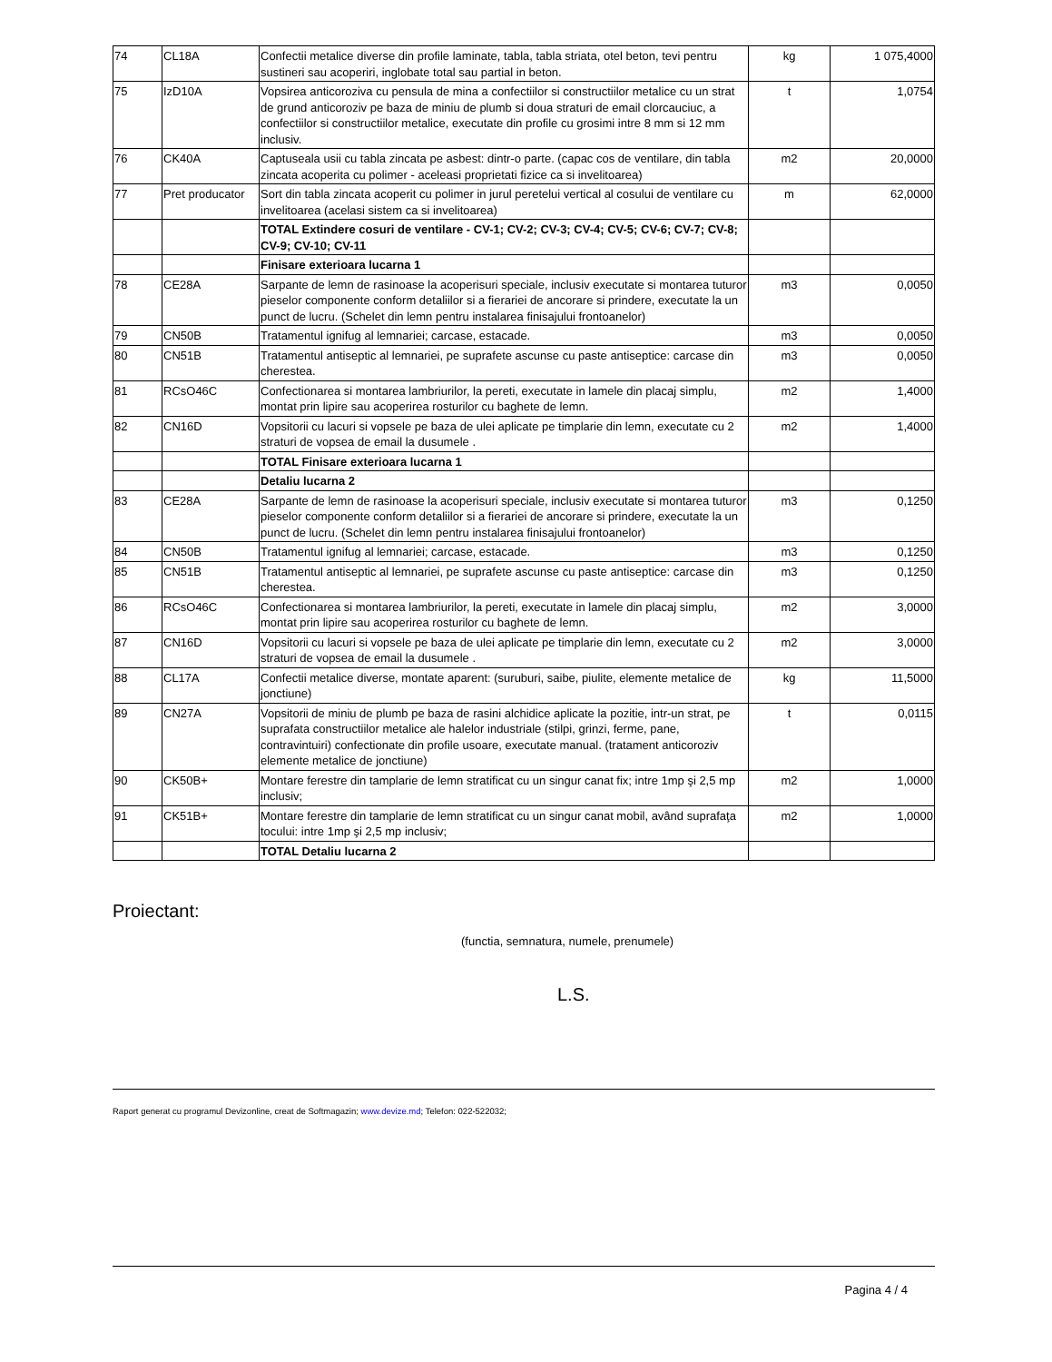| 74 | CL18A | Confectii metalice diverse din profile laminate, tabla, tabla striata, otel beton, tevi pentru sustineri sau acoperiri, inglobate total sau partial in beton. | kg | 1 075,4000 |
| 75 | IzD10A | Vopsirea anticoroziva cu pensula de mina a confectiilor si constructiilor metalice cu un strat de grund anticoroziv pe baza de miniu de plumb si doua straturi de email clorcauciuc, a confectiilor si constructiilor metalice, executate din profile cu grosimi intre 8 mm si 12 mm inclusiv. | t | 1,0754 |
| 76 | CK40A | Captuseala usii cu tabla zincata pe asbest: dintr-o parte. (capac cos de ventilare, din tabla zincata acoperita cu polimer - aceleasi proprietati fizice ca si invelitoarea) | m2 | 20,0000 |
| 77 | Pret producator | Sort din tabla zincata acoperit cu polimer in jurul peretelui vertical al cosului de ventilare cu invelitoarea (acelasi sistem ca si invelitoarea) | m | 62,0000 |
| | | TOTAL Extindere cosuri de ventilare - CV-1; CV-2; CV-3; CV-4; CV-5; CV-6; CV-7; CV-8; CV-9; CV-10; CV-11 | | |
| | | Finisare exterioara lucarna 1 | | |
| 78 | CE28A | Sarpante de lemn de rasinoase la acoperisuri speciale, inclusiv executate si montarea tuturor pieselor componente conform detaliilor si a fierariei de ancorare si prindere, executate la un punct de lucru. (Schelet din lemn pentru instalarea finisajului frontoanelor) | m3 | 0,0050 |
| 79 | CN50B | Tratamentul ignifug al lemnariei; carcase, estacade. | m3 | 0,0050 |
| 80 | CN51B | Tratamentul antiseptic al lemnariei, pe suprafete ascunse cu paste antiseptice: carcase din cherestea. | m3 | 0,0050 |
| 81 | RCsO46C | Confectionarea si montarea lambriurilor, la pereti, executate in lamele din placaj simplu, montat prin lipire sau acoperirea rosturilor cu baghete de lemn. | m2 | 1,4000 |
| 82 | CN16D | Vopsitorii cu lacuri si vopsele pe baza de ulei aplicate pe timplarie din lemn, executate cu 2 straturi de vopsea de email la dusumele . | m2 | 1,4000 |
| | | TOTAL Finisare exterioara lucarna 1 | | |
| | | Detaliu lucarna 2 | | |
| 83 | CE28A | Sarpante de lemn de rasinoase la acoperisuri speciale, inclusiv executate si montarea tuturor pieselor componente conform detaliilor si a fierariei de ancorare si prindere, executate la un punct de lucru. (Schelet din lemn pentru instalarea finisajului frontoanelor) | m3 | 0,1250 |
| 84 | CN50B | Tratamentul ignifug al lemnariei; carcase, estacade. | m3 | 0,1250 |
| 85 | CN51B | Tratamentul antiseptic al lemnariei, pe suprafete ascunse cu paste antiseptice: carcase din cherestea. | m3 | 0,1250 |
| 86 | RCsO46C | Confectionarea si montarea lambriurilor, la pereti, executate in lamele din placaj simplu, montat prin lipire sau acoperirea rosturilor cu baghete de lemn. | m2 | 3,0000 |
| 87 | CN16D | Vopsitorii cu lacuri si vopsele pe baza de ulei aplicate pe timplarie din lemn, executate cu 2 straturi de vopsea de email la dusumele . | m2 | 3,0000 |
| 88 | CL17A | Confectii metalice diverse, montate aparent: (suruburi, saibe, piulite, elemente metalice de jonctiune) | kg | 11,5000 |
| 89 | CN27A | Vopsitorii de miniu de plumb pe baza de rasini alchidice aplicate la pozitie, intr-un strat, pe suprafata constructiilor metalice ale halelor industriale (stilpi, grinzi, ferme, pane, contravintuiri) confectionate din profile usoare, executate manual. (tratament anticoroziv elemente metalice de jonctiune) | t | 0,0115 |
| 90 | CK50B+ | Montare ferestre din tamplarie de lemn stratificat cu un singur canat fix; intre 1mp şi 2,5 mp inclusiv; | m2 | 1,0000 |
| 91 | CK51B+ | Montare ferestre din tamplarie de lemn stratificat cu un singur canat mobil, având suprafaţa tocului: intre 1mp şi 2,5 mp inclusiv; | m2 | 1,0000 |
| | | TOTAL Detaliu lucarna 2 | | |
Proiectant:
(functia, semnatura, numele, prenumele)
L.S.
Raport generat cu programul Devizonline, creat de Softmagazin; www.devize.md; Telefon: 022-522032;
Pagina 4 / 4